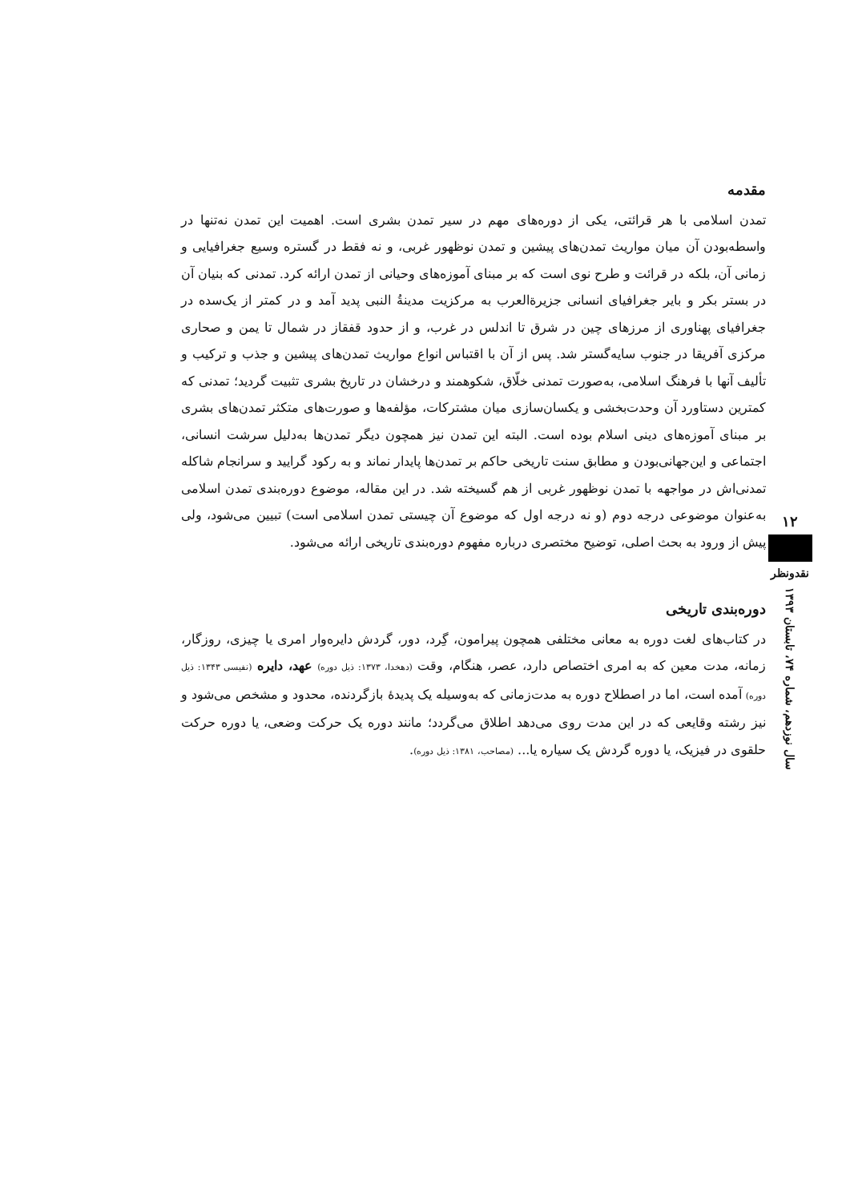۱۲
نقدونظر
سال نوزدهم، شماره ۷۴، تابستان ۱۳۹۳
مقدمه
تمدن اسلامی با هر قرائتی، یکی از دوره‌های مهم در سیر تمدن بشری است. اهمیت این تمدن نه‌تنها در واسطه‌بودن آن میان مواریث تمدن‌های پیشین و تمدن نوظهور غربی، و نه فقط در گستره وسیع جغرافیایی و زمانی آن، بلکه در قرائت و طرح نوی است که بر مبنای آموزه‌های وحیانی از تمدن ارائه کرد. تمدنی که بنیان آن در بستر بکر و بایر جغرافیای انسانی جزیرةالعرب به مرکزیت مدینةُ النبی پدید آمد و در کمتر از یک‌سده در جغرافیای پهناوری از مرزهای چین در شرق تا اندلس در غرب، و از حدود قفقاز در شمال تا یمن و صحاری مرکزی آفریقا در جنوب سایه‌گستر شد. پس از آن با اقتباس انواع مواریث تمدن‌های پیشین و جذب و ترکیب و تألیف آنها با فرهنگ اسلامی، به‌صورت تمدنی خلّاق، شکوهمند و درخشان در تاریخ بشری تثبیت گردید؛ تمدنی که کمترین دستاورد آن وحدت‌بخشی و یکسان‌سازی میان مشترکات، مؤلفه‌ها و صورت‌های متکثر تمدن‌های بشری بر مبنای آموزه‌های دینی اسلام بوده است. البته این تمدن نیز همچون دیگر تمدن‌ها به‌دلیل سرشت انسانی، اجتماعی و این‌جهانی‌بودن و مطابق سنت تاریخی حاکم بر تمدن‌ها پایدار نماند و به رکود گرایید و سرانجام شاکله تمدنی‌اش در مواجهه با تمدن نوظهور غربی از هم گسیخته شد. در این مقاله، موضوع دوره‌بندی تمدن اسلامی به‌عنوان موضوعی درجه دوم (و نه درجه اول که موضوع آن چیستی تمدن اسلامی است) تبیین می‌شود، ولی پیش از ورود به بحث اصلی، توضیح مختصری درباره مفهوم دوره‌بندی تاریخی ارائه می‌شود.
دوره‌بندی تاریخی
در کتاب‌های لغت دوره به معانی مختلفی همچون پیرامون، گِرد، دور، گردش دایره‌وار امری یا چیزی، روزگار، زمانه، مدت معین که به امری اختصاص دارد، عصر، هنگام، وقت (دهخدا، ۱۳۷۳: ذیل دوره) عهد، دایره (نفیسی ۱۳۴۳: ذیل دوره) آمده است، اما در اصطلاح دوره به مدت‌زمانی که به‌وسیله یک پدیدهٔ بازگردنده، محدود و مشخص می‌شود و نیز رشته وقایعی که در این مدت روی می‌دهد اطلاق می‌گردد؛ مانند دوره یک حرکت وضعی، یا دوره حرکت حلقوی در فیزیک، یا دوره گردش یک سیاره یا... (مصاحب، ۱۳۸۱: ذیل دوره).